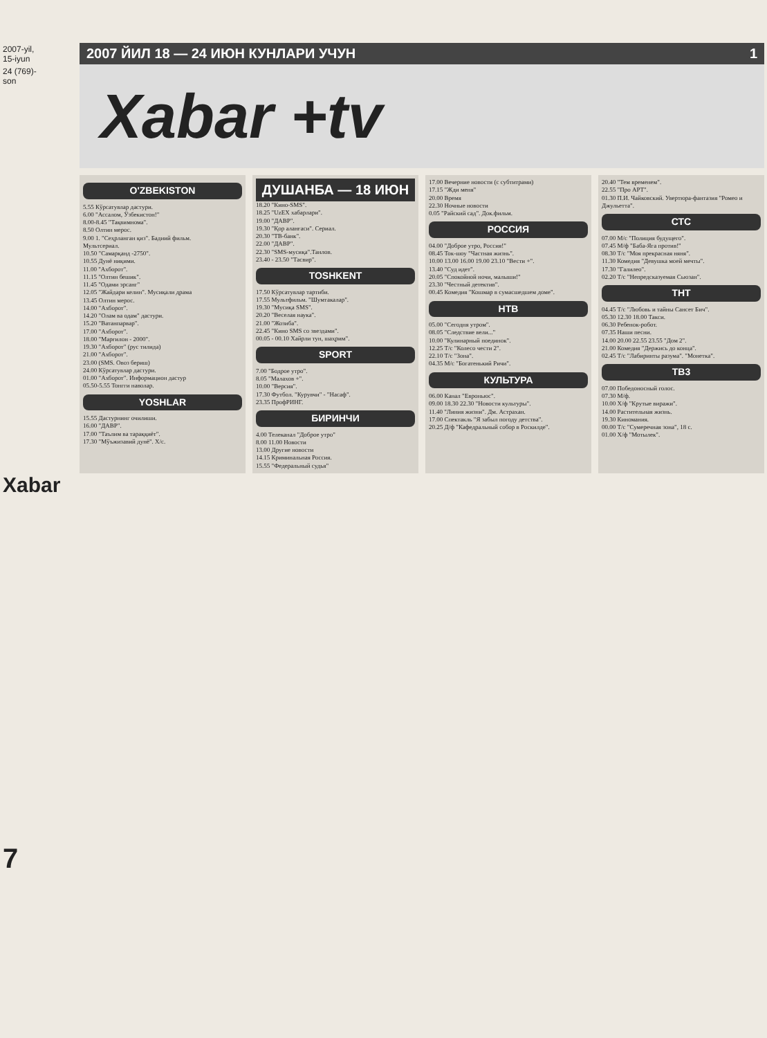2007-yil, 15-iyun
24 (769)-son
Xabar
7
2007 ЙИЛ 18 — 24 ИЮН КУНЛАРИ УЧУН 1
Xabar +tv
O'ZBEKISTON
5.55 Кўрсатувлар дастури.
6.00 "Ассалом, Ўзбекистон!"
8.00-8.45 "Тақвимнома".
8.50 Олтин мерос.
9.00 1. "Сеҳрланган қиз". Бадиий фильм.
Мультсериал.
10.50 "Самарқанд -2750".
10.55 Дунё ниқими.
11.00 "Ахборот".
11.15 "Олтин бешик".
11.45 "Одами эрсанг"
12.05 "Жайдари келин". Мусиқали драма
13.45 Олтин мерос.
14.00 "Ахборот".
14.20 "Олам ва одам" дастури.
15.20 "Ватанпарвар".
17.00 "Ахборот".
18.00 "Марғилон - 2000".
19.30 "Ахборот" (рус тилида)
21.00 "Ахборот".
23.00 (SMS. Овоз бериш)
24.00 Кўрсатувлар дастури.
01.00 "Ахборот". Информацион дастур
05.50-5.55 Тонгги наволар.
YOSHLAR
15.55 Дастурнинг очилиши.
16.00 "ДАВР".
17.00 "Таълим ва тараққиёт".
17.30 "Мўъжизавий дунё". Х/с.
ДУШАНБА — 18 ИЮН
18.20 "Кино-SMS".
18.25 "UzEX хабарлари".
19.00 "ДАВР".
19.30 "Қор аланғаси". Сериал.
20.30 "ТВ-банк".
22.00 "ДАВР".
22.30 "SMS-мусиқа".Танлов.
23.40 - 23.50 "Тасвир".
TOSHKENT
17.50 Кўрсатувлар тартиби.
17.55 Мультфильм. "Шумтакалар".
19.30 "Мусиқа SMS".
20.20 "Веселая наука".
21.00 "Жозиба".
22.45 "Кино SMS со звездами".
00.05 - 00.10 Хайрли тун, шаҳрим".
SPORT
7.00 "Бодрое утро".
8.05 "Малахов +".
10.00 "Версия".
17.30 Футбол. "Курувчи" - "Насаф".
23.35 ПрофРИНГ.
БИРИНЧИ
4.00 Телеканал "Доброе утро"
8.00 11.00 Новости
13.00 Другие новости
14.15 Криминальная Россия.
15.55 "Федеральный судья"
17.00 Вечерние новости (с субтитрами)
17.15 "Жди меня"
20.00 Время
22.30 Ночные новости
0.05 "Райский сад". Док.фильм.
РОССИЯ
04.00 "Доброе утро, Россия!"
08.45 Ток-шоу "Частная жизнь".
10.00 13.00 16.00 19.00 23.10 "Вести +".
13.40 "Суд идет".
20.05 "Спокойной ночи, малыши!"
23.30 "Честный детектив".
00.45 Комедия "Кошмар в сумасшедшем доме".
НТВ
05.00 "Сегодня утром".
08.05 "Следствие вели..."
10.00 "Кулинарный поединок".
12.25 Т/с "Колесо чести 2".
22.10 Т/с "Зона".
04.35 М/с "Богатенький Ричи".
КУЛЬТУРА
06.00 Канал "Евроньюс".
09.00 18.30 22.30 "Новости культуры".
11.40 "Линия жизни". Дм. Астрахан.
17.00 Спектакль "Я забыл погоду детства".
20.25 Д/ф "Кафедральный собор в Роскилде".
20.40 "Тем временем".
22.55 "Про АРТ".
01.30 П.И. Чайковский. Увертюра-фантазия "Ромео и Джульетта".
СТС
07.00 М/с "Полиция будущего".
07.45 М/ф "Баба-Яга против!"
08.30 Т/с "Моя прекрасная няня".
11.30 Комедия "Девушка моей мечты".
17.30 "Галилео".
02.20 Т/с "Непредсказуемая Сьюзан".
ТНТ
04.45 Т/с "Любовь и тайны Сансет Бич".
05.30 12.30 18.00 Такси.
06.30 Ребенок-робот.
07.35 Наши песни.
14.00 20.00 22.55 23.55 "Дом 2".
21.00 Комедия "Держись до конца".
02.45 Т/с "Лабиринты разума". "Монетка".
ТВ3
07.00 Победоносный голос.
07.30 М/ф.
10.00 Х/ф "Крутые виражи".
14.00 Растительная жизнь.
19.30 Киномания.
00.00 Т/с "Сумеречная зона", 18 с.
01.00 Х/ф "Мотылек".